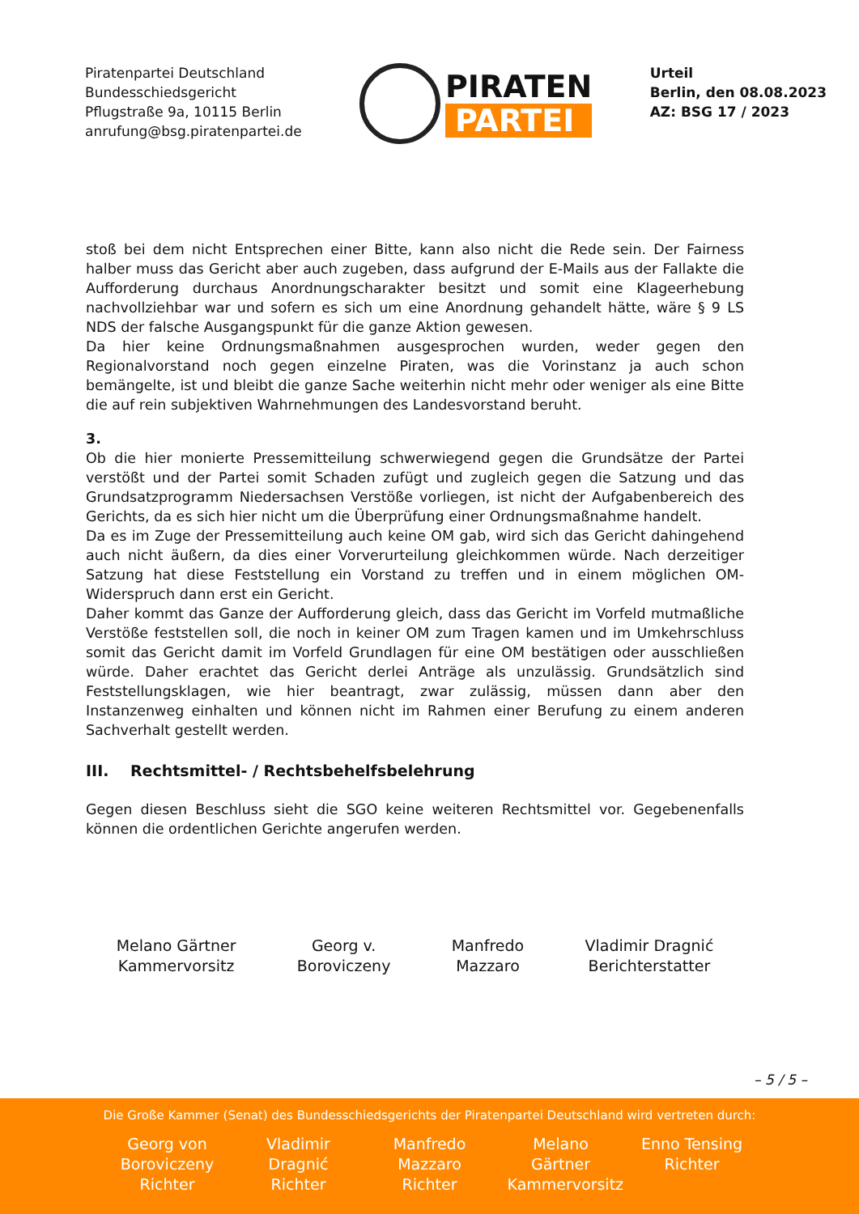Piratenpartei Deutschland
Bundesschiedsgericht
Pflugstraße 9a, 10115 Berlin
anrufung@bsg.piratenpartei.de
PIRATEN
PARTEI
Urteil
Berlin, den 08.08.2023
AZ: BSG 17 / 2023
stoß bei dem nicht Entsprechen einer Bitte, kann also nicht die Rede sein. Der Fairness halber muss das Gericht aber auch zugeben, dass aufgrund der E-Mails aus der Fallakte die Aufforderung durchaus Anordnungscharakter besitzt und somit eine Klageerhebung nachvollziehbar war und sofern es sich um eine Anordnung gehandelt hätte, wäre § 9 LS NDS der falsche Ausgangspunkt für die ganze Aktion gewesen.
Da hier keine Ordnungsmaßnahmen ausgesprochen wurden, weder gegen den Regionalvorstand noch gegen einzelne Piraten, was die Vorinstanz ja auch schon bemängelte, ist und bleibt die ganze Sache weiterhin nicht mehr oder weniger als eine Bitte die auf rein subjektiven Wahrnehmungen des Landesvorstand beruht.
3.
Ob die hier monierte Pressemitteilung schwerwiegend gegen die Grundsätze der Partei verstößt und der Partei somit Schaden zufügt und zugleich gegen die Satzung und das Grundsatzprogramm Niedersachsen Verstöße vorliegen, ist nicht der Aufgabenbereich des Gerichts, da es sich hier nicht um die Überprüfung einer Ordnungsmaßnahme handelt.
Da es im Zuge der Pressemitteilung auch keine OM gab, wird sich das Gericht dahingehend auch nicht äußern, da dies einer Vorverurteilung gleichkommen würde. Nach derzeitiger Satzung hat diese Feststellung ein Vorstand zu treffen und in einem möglichen OM-Widerspruch dann erst ein Gericht.
Daher kommt das Ganze der Aufforderung gleich, dass das Gericht im Vorfeld mutmaßliche Verstöße feststellen soll, die noch in keiner OM zum Tragen kamen und im Umkehrschluss somit das Gericht damit im Vorfeld Grundlagen für eine OM bestätigen oder ausschließen würde. Daher erachtet das Gericht derlei Anträge als unzulässig. Grundsätzlich sind Feststellungsklagen, wie hier beantragt, zwar zulässig, müssen dann aber den Instanzenweg einhalten und können nicht im Rahmen einer Berufung zu einem anderen Sachverhalt gestellt werden.
III. Rechtsmittel- / Rechtsbehelfsbelehrung
Gegen diesen Beschluss sieht die SGO keine weiteren Rechtsmittel vor. Gegebenenfalls können die ordentlichen Gerichte angerufen werden.
Melano Gärtner
Kammervorsitz
Georg v.
Boroviczeny
Manfredo
Mazzaro
Vladimir Dragnić
Berichterstatter
– 5 / 5 –
Die Große Kammer (Senat) des Bundesschiedsgerichts der Piratenpartei Deutschland wird vertreten durch:
Georg von Boroviczeny Richter
Vladimir Dragnić Richter
Manfredo Mazzaro Richter
Melano Gärtner Kammervorsitz
Enno Tensing Richter